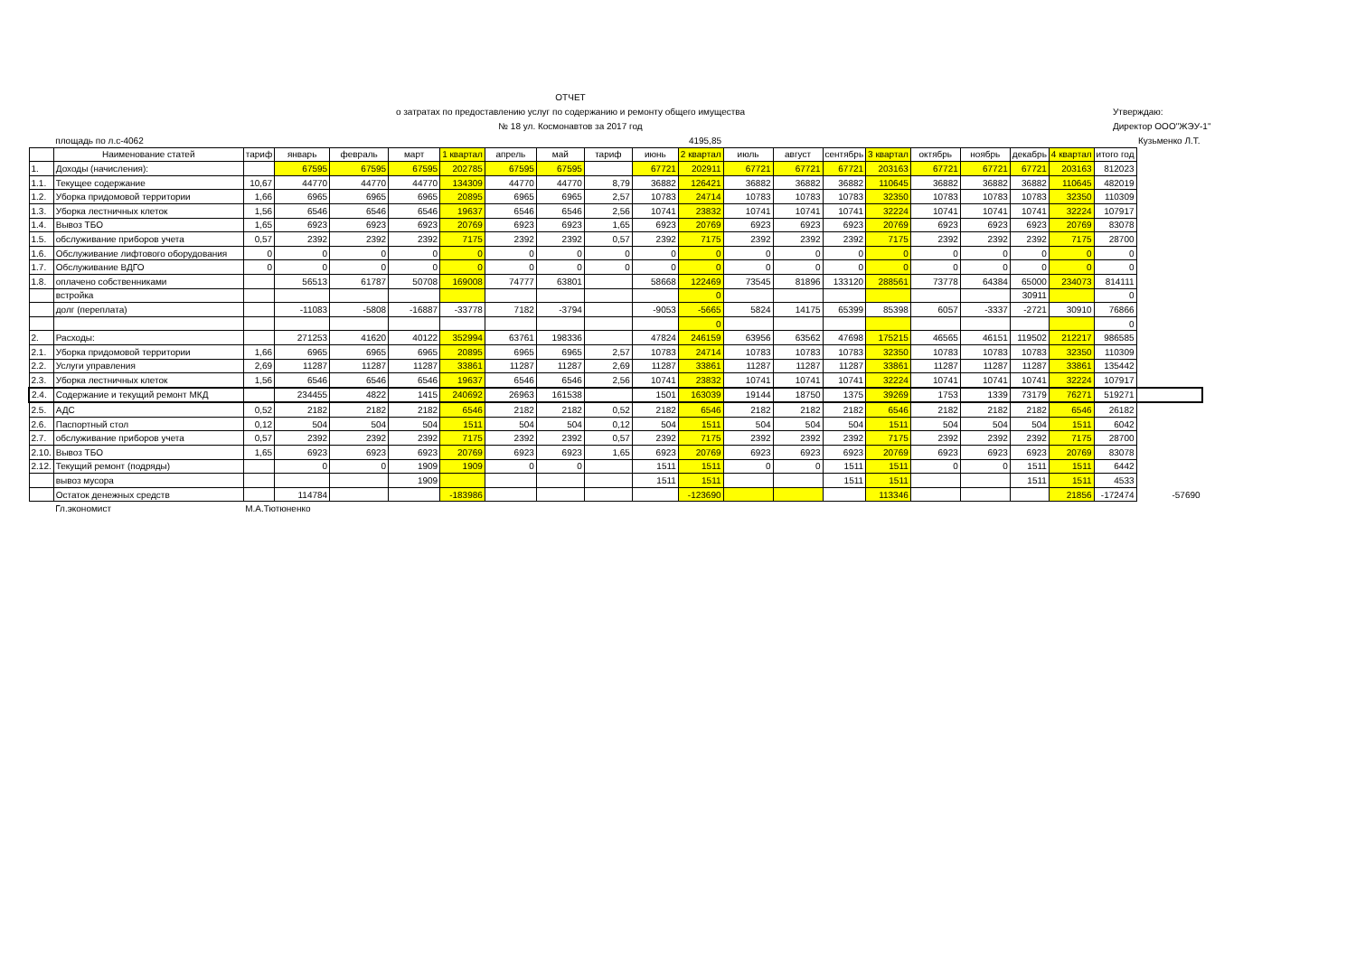ОТЧЕТ
о затратах по предоставлению услуг по содержанию и ремонту общего имущества
№ 18 ул. Космонавтов за 2017 год
Утверждаю:
Директор ООО"ЖЭУ-1"
| | площадь по л.с-4062 | | | 4195,85 | | | | | | | | | | | | | | | | | Кузьменко Л.Т. |
| | Наименование статей | тариф | январь | февраль | март | 1 квартал | апрель | май | тариф | июнь | 2 квартал | июль | август | сентябрь | 3 квартал | октябрь | ноябрь | декабрь | 4 квартал | итого год | |
| 1. | Доходы (начисления): | | 67595 | 67595 | 67595 | 202785 | 67595 | 67595 | | 67721 | 202911 | 67721 | 67721 | 67721 | 203163 | 67721 | 67721 | 67721 | 203163 | 812023 | |
| 1.1. | Текущее содержание | 10,67 | 44770 | 44770 | 44770 | 134309 | 44770 | 44770 | 8,79 | 36882 | 126421 | 36882 | 36882 | 36882 | 110645 | 36882 | 36882 | 36882 | 110645 | 482019 | |
| 1.2. | Уборка придомовой территории | 1,66 | 6965 | 6965 | 6965 | 20895 | 6965 | 6965 | 2,57 | 10783 | 24714 | 10783 | 10783 | 10783 | 32350 | 10783 | 10783 | 10783 | 32350 | 110309 | |
| 1.3. | Уборка лестничных клеток | 1,56 | 6546 | 6546 | 6546 | 19637 | 6546 | 6546 | 2,56 | 10741 | 23832 | 10741 | 10741 | 10741 | 32224 | 10741 | 10741 | 10741 | 32224 | 107917 | |
| 1.4. | Вывоз ТБО | 1,65 | 6923 | 6923 | 6923 | 20769 | 6923 | 6923 | 1,65 | 6923 | 20769 | 6923 | 6923 | 6923 | 20769 | 6923 | 6923 | 6923 | 20769 | 83078 | |
| 1.5. | обслуживание приборов учета | 0,57 | 2392 | 2392 | 2392 | 7175 | 2392 | 2392 | 0,57 | 2392 | 7175 | 2392 | 2392 | 2392 | 7175 | 2392 | 2392 | 2392 | 7175 | 28700 | |
| 1.6. | Обслуживание лифтового оборудования | 0 | 0 | 0 | 0 | 0 | 0 | 0 | 0 | 0 | 0 | 0 | 0 | 0 | 0 | 0 | 0 | 0 | 0 | 0 | |
| 1.7. | Обслуживание ВДГО | 0 | 0 | 0 | 0 | 0 | 0 | 0 | 0 | 0 | 0 | 0 | 0 | 0 | 0 | 0 | 0 | 0 | 0 | 0 | |
| 1.8. | оплачено собственниками | | 56513 | 61787 | 50708 | 169008 | 74777 | 63801 | | 58668 | 122469 | 73545 | 81896 | 133120 | 288561 | 73778 | 64384 | 65000 | 234073 | 814111 | |
| | встройка | | | | | | | | | | 0 | | | | | | | 30911 | | 0 | |
| | долг (переплата) | | -11083 | -5808 | -16887 | -33778 | 7182 | -3794 | | -9053 | -5665 | 5824 | 14175 | 65399 | 85398 | 6057 | -3337 | -2721 | 30910 | 76866 | |
| | | | | | | | | | | | 0 | | | | | | | | | 0 | |
| 2. | Расходы: | | 271253 | 41620 | 40122 | 352994 | 63761 | 198336 | | 47824 | 246159 | 63956 | 63562 | 47698 | 175215 | 46565 | 46151 | 119502 | 212217 | 986585 | |
| 2.1. | Уборка придомовой территории | 1,66 | 6965 | 6965 | 6965 | 20895 | 6965 | 6965 | 2,57 | 10783 | 24714 | 10783 | 10783 | 10783 | 32350 | 10783 | 10783 | 10783 | 32350 | 110309 | |
| 2.2. | Услуги управления | 2,69 | 11287 | 11287 | 11287 | 33861 | 11287 | 11287 | 2,69 | 11287 | 33861 | 11287 | 11287 | 11287 | 33861 | 11287 | 11287 | 11287 | 33861 | 135442 | |
| 2.3. | Уборка лестничных клеток | 1,56 | 6546 | 6546 | 6546 | 19637 | 6546 | 6546 | 2,56 | 10741 | 23832 | 10741 | 10741 | 10741 | 32224 | 10741 | 10741 | 10741 | 32224 | 107917 | |
| 2.4. | Содержание и текущий ремонт МКД | | 234455 | 4822 | 1415 | 240692 | 26963 | 161538 | | 1501 | 163039 | 19144 | 18750 | 1375 | 39269 | 1753 | 1339 | 73179 | 76271 | 519271 | |
| 2.5. | АДС | 0,52 | 2182 | 2182 | 2182 | 6546 | 2182 | 2182 | 0,52 | 2182 | 6546 | 2182 | 2182 | 2182 | 6546 | 2182 | 2182 | 2182 | 6546 | 26182 | |
| 2.6. | Паспортный стол | 0,12 | 504 | 504 | 504 | 1511 | 504 | 504 | 0,12 | 504 | 1511 | 504 | 504 | 504 | 1511 | 504 | 504 | 504 | 1511 | 6042 | |
| 2.7. | обслуживание приборов учета | 0,57 | 2392 | 2392 | 2392 | 7175 | 2392 | 2392 | 0,57 | 2392 | 7175 | 2392 | 2392 | 2392 | 7175 | 2392 | 2392 | 2392 | 7175 | 28700 | |
| 2.10. | Вывоз ТБО | 1,65 | 6923 | 6923 | 6923 | 20769 | 6923 | 6923 | 1,65 | 6923 | 20769 | 6923 | 6923 | 6923 | 20769 | 6923 | 6923 | 6923 | 20769 | 83078 | |
| 2.12. | Текущий ремонт (подряды) | | 0 | 0 | 1909 | 1909 | 0 | 0 | | 1511 | 1511 | 0 | 0 | 1511 | 1511 | 0 | 0 | 1511 | 1511 | 6442 | |
| | вывоз мусора | | | | 1909 | | | | | 1511 | 1511 | | | 1511 | 1511 | | | 1511 | 1511 | 4533 | |
| | Остаток денежных средств | | 114784 | | | -183986 | | | | | -123690 | | | | 113346 | | | | 21856 | -172474 | -57690 |
| | Гл.экономист | М.А.Тютюненко | | | | | | | | | | | | | | | | | | | |